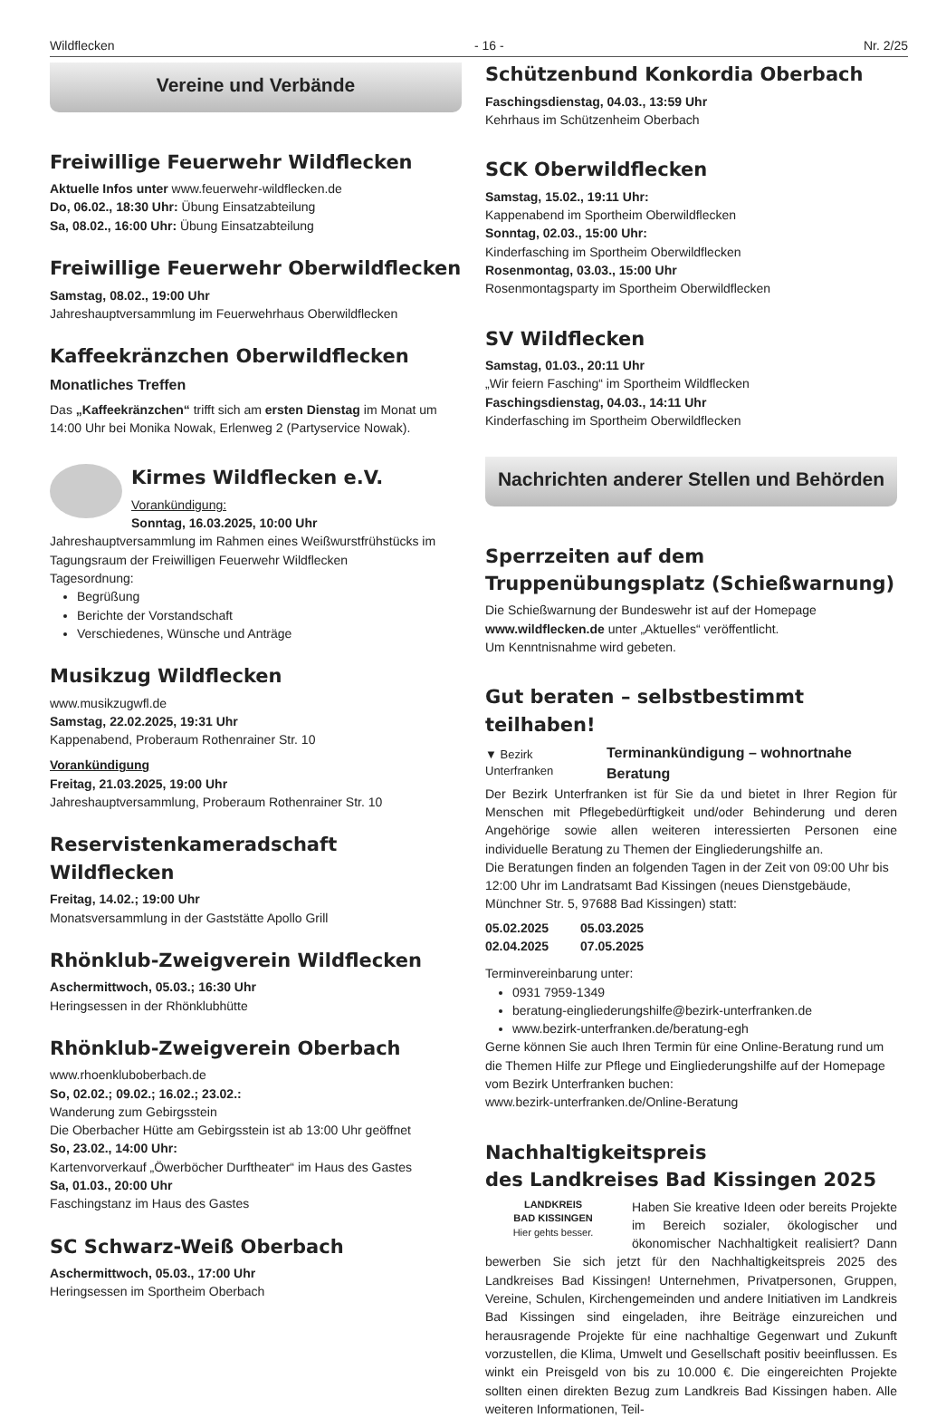Wildflecken - 16 - Nr. 2/25
Vereine und Verbände
Freiwillige Feuerwehr Wildflecken
Aktuelle Infos unter www.feuerwehr-wildflecken.de
Do, 06.02., 18:30 Uhr: Übung Einsatzabteilung
Sa, 08.02., 16:00 Uhr: Übung Einsatzabteilung
Freiwillige Feuerwehr Oberwildflecken
Samstag, 08.02., 19:00 Uhr
Jahreshauptversammlung im Feuerwehrhaus Oberwildflecken
Kaffeekränzchen Oberwildflecken
Monatliches Treffen
Das „Kaffeekränzchen“ trifft sich am ersten Dienstag im Monat um 14:00 Uhr bei Monika Nowak, Erlenweg 2 (Partyservice Nowak).
Kirmes Wildflecken e.V.
Vorankündigung:
Sonntag, 16.03.2025, 10:00 Uhr
Jahreshauptversammlung im Rahmen eines Weißwurstfrühstücks im Tagungsraum der Freiwilligen Feuerwehr Wildflecken
Tagesordnung:
Begrüßung
Berichte der Vorstandschaft
Verschiedenes, Wünsche und Anträge
Musikzug Wildflecken
www.musikzugwfl.de
Samstag, 22.02.2025, 19:31 Uhr
Kappenabend, Proberaum Rothenrainer Str. 10
Vorankündigung
Freitag, 21.03.2025, 19:00 Uhr
Jahreshauptversammlung, Proberaum Rothenrainer Str. 10
Reservistenkameradschaft Wildflecken
Freitag, 14.02.; 19:00 Uhr
Monatsversammlung in der Gaststätte Apollo Grill
Rhönklub-Zweigverein Wildflecken
Aschermittwoch, 05.03.; 16:30 Uhr
Heringsessen in der Rhönklubhütte
Rhönklub-Zweigverein Oberbach
www.rhoenkluboberbach.de
So, 02.02.; 09.02.; 16.02.; 23.02.:
Wanderung zum Gebirgsstein
Die Oberbacher Hütte am Gebirgsstein ist ab 13:00 Uhr geöffnet
So, 23.02., 14:00 Uhr:
Kartenvorverkauf „Öwerböcher Durftheater“ im Haus des Gastes
Sa, 01.03., 20:00 Uhr
Faschingstanz im Haus des Gastes
SC Schwarz-Weiß Oberbach
Aschermittwoch, 05.03., 17:00 Uhr
Heringsessen im Sportheim Oberbach
Schützenbund Konkordia Oberbach
Faschingsdienstag, 04.03., 13:59 Uhr
Kehrhaus im Schützenheim Oberbach
SCK Oberwildflecken
Samstag, 15.02., 19:11 Uhr:
Kappenabend im Sportheim Oberwildflecken
Sonntag, 02.03., 15:00 Uhr:
Kinderfasching im Sportheim Oberwildflecken
Rosenmontag, 03.03., 15:00 Uhr
Rosenmontagsparty im Sportheim Oberwildflecken
SV Wildflecken
Samstag, 01.03., 20:11 Uhr
„Wir feiern Fasching“ im Sportheim Wildflecken
Faschingsdienstag, 04.03., 14:11 Uhr
Kinderfasching im Sportheim Oberwildflecken
Nachrichten anderer Stellen und Behörden
Sperrzeiten auf dem Truppenübungsplatz (Schießwarnung)
Die Schießwarnung der Bundeswehr ist auf der Homepage www.wildflecken.de unter „Aktuelles“ veröffentlicht.
Um Kenntnisnahme wird gebeten.
Gut beraten – selbstbestimmt teilhaben!
▼ Bezirk Unterfranken Terminankündigung – wohnortnahe Beratung
Der Bezirk Unterfranken ist für Sie da und bietet in Ihrer Region für Menschen mit Pflegebedürftigkeit und/oder Behinderung und deren Angehörige sowie allen weiteren interessierten Personen eine individuelle Beratung zu Themen der Eingliederungshilfe an.
Die Beratungen finden an folgenden Tagen in der Zeit von 09:00 Uhr bis 12:00 Uhr im Landratsamt Bad Kissingen (neues Dienstgebäude, Münchner Str. 5, 97688 Bad Kissingen) statt:
05.02.2025 05.03.2025
02.04.2025 07.05.2025
Terminvereinbarung unter:
0931 7959-1349
beratung-eingliederungshilfe@bezirk-unterfranken.de
www.bezirk-unterfranken.de/beratung-egh
Gerne können Sie auch Ihren Termin für eine Online-Beratung rund um die Themen Hilfe zur Pflege und Eingliederungshilfe auf der Homepage vom Bezirk Unterfranken buchen:
www.bezirk-unterfranken.de/Online-Beratung
Nachhaltigkeitspreis
des Landkreises Bad Kissingen 2025
LANDKREIS
BAD KISSINGEN
Hier gehts besser.
Haben Sie kreative Ideen oder bereits Projekte im Bereich sozialer, ökologischer und ökonomischer Nachhaltigkeit realisiert? Dann bewerben Sie sich jetzt für den Nachhaltigkeitspreis 2025 des Landkreises Bad Kissingen! Unternehmen, Privatpersonen, Gruppen, Vereine, Schulen, Kirchengemeinden und andere Initiativen im Landkreis Bad Kissingen sind eingeladen, ihre Beiträge einzureichen und herausragende Projekte für eine nachhaltige Gegenwart und Zukunft vorzustellen, die Klima, Umwelt und Gesellschaft positiv beeinflussen. Es winkt ein Preisgeld von bis zu 10.000 €. Die eingereichten Projekte sollten einen direkten Bezug zum Landkreis Bad Kissingen haben. Alle weiteren Informationen, Teil-